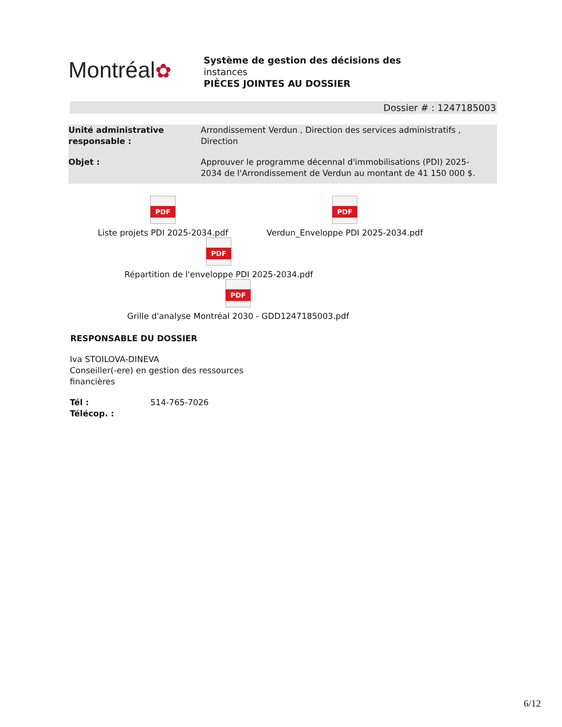Montréal✿
Système de gestion des décisions des
instances
PIÈCES JOINTES AU DOSSIER
Dossier # : 1247185003
Unité administrative responsable :
Arrondissement Verdun , Direction des services administratifs , Direction
Objet : Approuver le programme décennal d'immobilisations (PDI) 2025-2034 de l'Arrondissement de Verdun au montant de 41 150 000 $.
PDF
Liste projets PDI 2025-2034.pdf
PDF
Verdun_Enveloppe PDI 2025-2034.pdf
PDF
Répartition de l'enveloppe PDI 2025-2034.pdf
PDF
Grille d'analyse Montréal 2030 - GDD1247185003.pdf
RESPONSABLE DU DOSSIER
Iva STOILOVA-DINEVA
Conseiller(-ere) en gestion des ressources
financières
Tél :
Télécop. :
514-765-7026
6/12